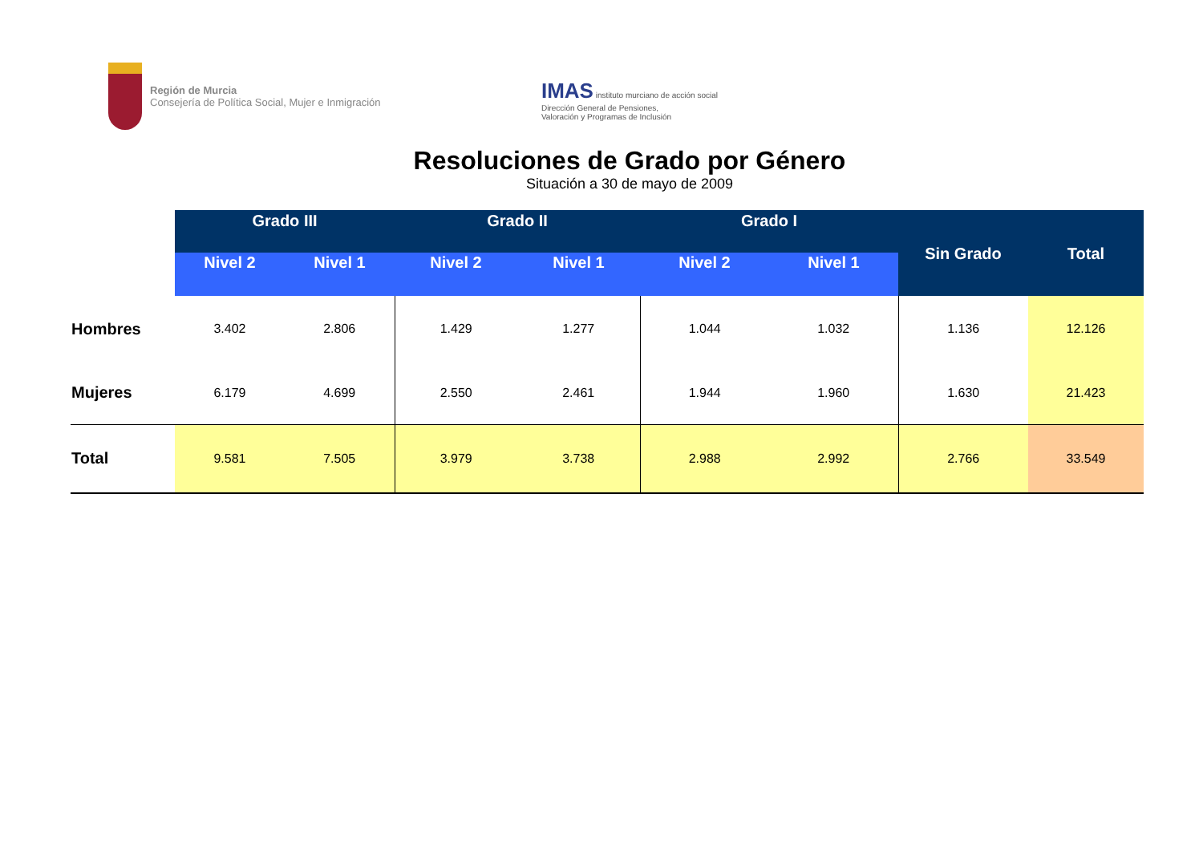Región de Murcia
Consejería de Política Social, Mujer e Inmigración
IMAS instituto murciano de acción social
Dirección General de Pensiones,
Valoración y Programas de Inclusión
Resoluciones de Grado por Género
Situación a 30 de mayo de 2009
| | Grado III | | Grado II | | Grado I | | Sin Grado | Total |
| --- | --- | --- | --- | --- | --- | --- | --- | --- |
| | Nivel 2 | Nivel 1 | Nivel 2 | Nivel 1 | Nivel 2 | Nivel 1 | | |
| Hombres | 3.402 | 2.806 | 1.429 | 1.277 | 1.044 | 1.032 | 1.136 | 12.126 |
| Mujeres | 6.179 | 4.699 | 2.550 | 2.461 | 1.944 | 1.960 | 1.630 | 21.423 |
| Total | 9.581 | 7.505 | 3.979 | 3.738 | 2.988 | 2.992 | 2.766 | 33.549 |